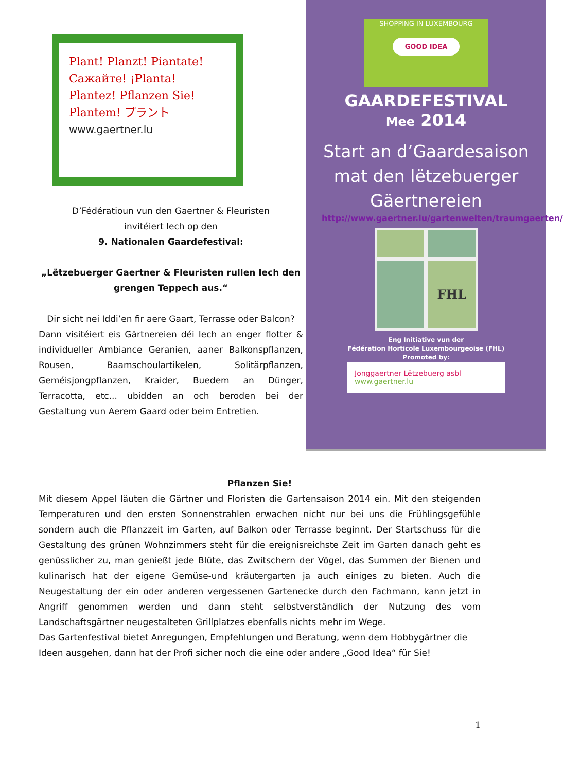Plant! Planzt! Piantate! Сажайте! ¡Planta! Plantez! Pflanzen Sie! Plantem! プラント
www.gaertner.lu
D’Fédératioun vun den Gaertner & Fleuristen
invitéiert Iech op den
9. Nationalen Gaardefestival:
„Lëtzebuerger Gaertner & Fleuristen rullen Iech den grengen Teppech aus.“
Dir sicht nei Iddi’en fir aere Gaart, Terrasse oder Balcon?
Dann visitéiert eis Gärtnereien déi Iech an enger flotter & individueller Ambiance Geranien, aaner Balkonspflanzen, Rousen, Baamschoulartikelen, Solitärpflanzen, Geméisjongpflanzen, Kraider, Buedem an Dünger, Terracotta, etc... ubidden an och beroden bei der Gestaltung vun Aerem Gaard oder beim Entretien.
SHOPPING IN LUXEMBOURG
GOOD IDEA
GAARDEFESTIVAL
Mee 2014
Start an d’Gaardesaison mat den lëtzebuerger Gäertnereien
http://www.gaertner.lu/gartenwelten/traumgaerten/
FHL
Eng Initiative vun der
Fédération Horticole Luxembourgeoise (FHL)
Promoted by:
Jonggaertner Lëtzebuerg asbl
www.gaertner.lu
Pflanzen Sie!
Mit diesem Appel läuten die Gärtner und Floristen die Gartensaison 2014 ein. Mit den steigenden Temperaturen und den ersten Sonnenstrahlen erwachen nicht nur bei uns die Frühlingsgefühle sondern auch die Pflanzzeit im Garten, auf Balkon oder Terrasse beginnt. Der Startschuss für die Gestaltung des grünen Wohnzimmers steht für die ereignisreichste Zeit im Garten danach geht es genüsslicher zu, man genießt jede Blüte, das Zwitschern der Vögel, das Summen der Bienen und kulinarisch hat der eigene Gemüse-und kräutergarten ja auch einiges zu bieten. Auch die Neugestaltung der ein oder anderen vergessenen Gartenecke durch den Fachmann, kann jetzt in Angriff genommen werden und dann steht selbstverständlich der Nutzung des vom Landschaftsgärtner neugestalteten Grillplatzes ebenfalls nichts mehr im Wege.
Das Gartenfestival bietet Anregungen, Empfehlungen und Beratung, wenn dem Hobbygärtner die Ideen ausgehen, dann hat der Profi sicher noch die eine oder andere „Good Idea“ für Sie!
1